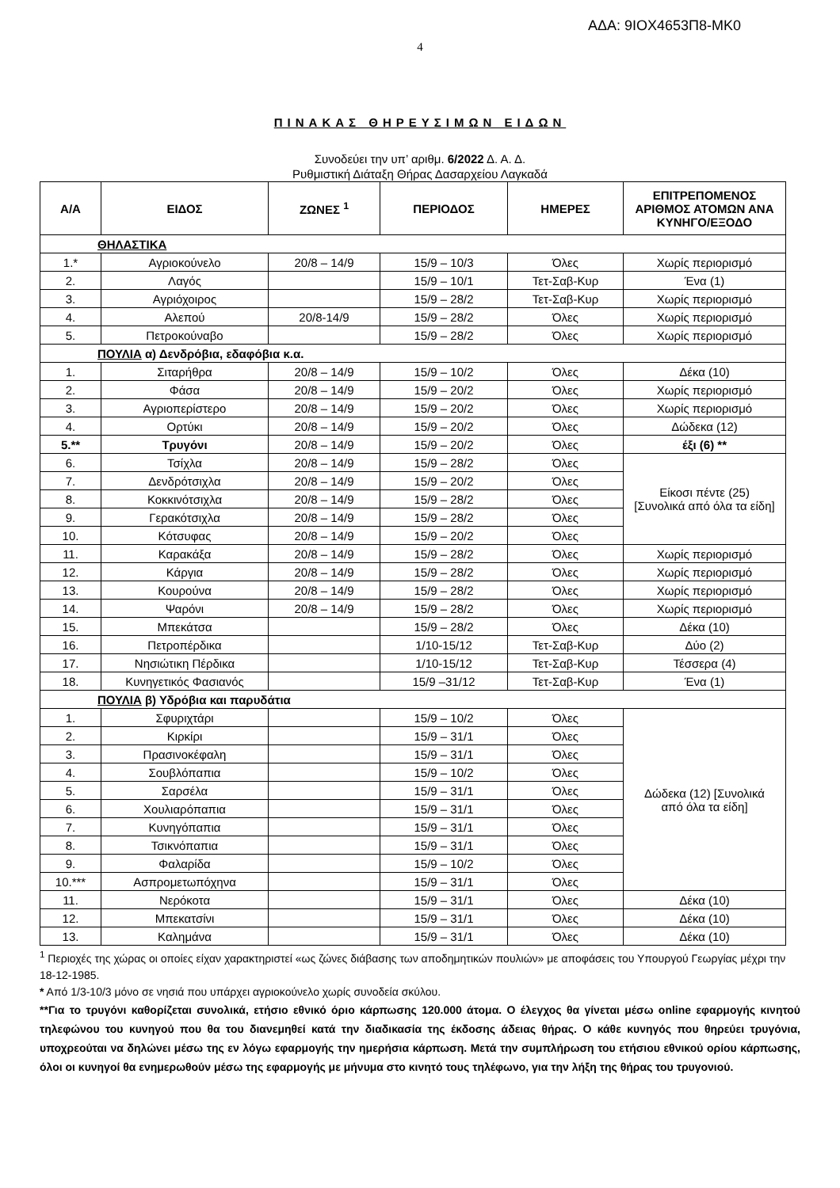ΑΔΑ: 9ΙΟΧ4653Π8-ΜΚ0
4
ΠΙΝΑΚΑΣ ΘΗΡΕΥΣΙΜΩΝ ΕΙΔΩΝ
Συνοδεύει την υπ’ αριθμ. 6/2022 Δ. Α. Δ.
Ρυθμιστική Διάταξη Θήρας Δασαρχείου Λαγκαδά
| Α/Α | ΕΙΔΟΣ | ΖΩΝΕΣ <sup>1</sup> | ΠΕΡΙΟΔΟΣ | ΗΜΕΡΕΣ | ΕΠΙΤΡΕΠΟΜΕΝΟΣ ΑΡΙΘΜΟΣ ΑΤΟΜΩΝ ΑΝΑ ΚΥΝΗΓΟ/ΕΞΟΔΟ |
| --- | --- | --- | --- | --- | --- |
| ΘΗΛΑΣΤΙΚΑ | | | | | |
| 1.* | Αγριοκούνελο | 20/8 – 14/9 | 15/9 – 10/3 | Όλες | Χωρίς περιορισμό |
| 2. | Λαγός | | 15/9 – 10/1 | Τετ-Σαβ-Κυρ | Ένα (1) |
| 3. | Αγριόχοιρος | | 15/9 – 28/2 | Τετ-Σαβ-Κυρ | Χωρίς περιορισμό |
| 4. | Αλεπού | 20/8-14/9 | 15/9 – 28/2 | Όλες | Χωρίς περιορισμό |
| 5. | Πετροκούναβο | | 15/9 – 28/2 | Όλες | Χωρίς περιορισμό |
| ΠΟΥΛΙΑ α) Δενδρόβια, εδαφόβια κ.α. | | | | | |
| 1. | Σιταρήθρα | 20/8 – 14/9 | 15/9 – 10/2 | Όλες | Δέκα (10) |
| 2. | Φάσα | 20/8 – 14/9 | 15/9 – 20/2 | Όλες | Χωρίς περιορισμό |
| 3. | Αγριοπερίστερο | 20/8 – 14/9 | 15/9 – 20/2 | Όλες | Χωρίς περιορισμό |
| 4. | Ορτύκι | 20/8 – 14/9 | 15/9 – 20/2 | Όλες | Δώδεκα (12) |
| 5.** | Τρυγόνι | 20/8 – 14/9 | 15/9 – 20/2 | Όλες | έξι (6) ** |
| 6. | Τσίχλα | 20/8 – 14/9 | 15/9 – 28/2 | Όλες | Είκοσι πέντε (25) [Συνολικά από όλα τα είδη] |
| 7. | Δενδρότσιχλα | 20/8 – 14/9 | 15/9 – 20/2 | Όλες | |
| 8. | Κοκκινότσιχλα | 20/8 – 14/9 | 15/9 – 28/2 | Όλες | |
| 9. | Γερακότσιχλα | 20/8 – 14/9 | 15/9 – 28/2 | Όλες | |
| 10. | Κότσυφας | 20/8 – 14/9 | 15/9 – 20/2 | Όλες | |
| 11. | Καρακάξα | 20/8 – 14/9 | 15/9 – 28/2 | Όλες | Χωρίς περιορισμό |
| 12. | Κάργια | 20/8 – 14/9 | 15/9 – 28/2 | Όλες | Χωρίς περιορισμό |
| 13. | Κουρούνα | 20/8 – 14/9 | 15/9 – 28/2 | Όλες | Χωρίς περιορισμό |
| 14. | Ψαρόνι | 20/8 – 14/9 | 15/9 – 28/2 | Όλες | Χωρίς περιορισμό |
| 15. | Μπεκάτσα | | 15/9 – 28/2 | Όλες | Δέκα (10) |
| 16. | Πετροπέρδικα | | 1/10-15/12 | Τετ-Σαβ-Κυρ | Δύο (2) |
| 17. | Νησιώτικη Πέρδικα | | 1/10-15/12 | Τετ-Σαβ-Κυρ | Τέσσερα (4) |
| 18. | Κυνηγετικός Φασιανός | | 15/9 –31/12 | Τετ-Σαβ-Κυρ | Ένα (1) |
| ΠΟΥΛΙΑ β) Υδρόβια και παρυδάτια | | | | | |
| 1. | Σφυριχτάρι | | 15/9 – 10/2 | Όλες | Δώδεκα (12) [Συνολικά από όλα τα είδη] |
| 2. | Κιρκίρι | | 15/9 – 31/1 | Όλες | |
| 3. | Πρασινοκέφαλη | | 15/9 – 31/1 | Όλες | |
| 4. | Σουβλόπαπια | | 15/9 – 10/2 | Όλες | |
| 5. | Σαρσέλα | | 15/9 – 31/1 | Όλες | |
| 6. | Χουλιαρόπαπια | | 15/9 – 31/1 | Όλες | |
| 7. | Κυνηγόπαπια | | 15/9 – 31/1 | Όλες | |
| 8. | Τσικνόπαπια | | 15/9 – 31/1 | Όλες | |
| 9. | Φαλαρίδα | | 15/9 – 10/2 | Όλες | |
| 10.*** | Ασπρομετωπόχηνα | | 15/9 – 31/1 | Όλες | |
| 11. | Νερόκοτα | | 15/9 – 31/1 | Όλες | Δέκα (10) |
| 12. | Μπεκατσίνι | | 15/9 – 31/1 | Όλες | Δέκα (10) |
| 13. | Καλημάνα | | 15/9 – 31/1 | Όλες | Δέκα (10) |
<sup>1</sup> Περιοχές της χώρας οι οποίες είχαν χαρακτηριστεί «ως ζώνες διάβασης των αποδημητικών πουλιών» με αποφάσεις του Υπουργού Γεωργίας μέχρι την 18-12-1985.
* Από 1/3-10/3 μόνο σε νησιά που υπάρχει αγριοκούνελο χωρίς συνοδεία σκύλου.
**Για το τρυγόνι καθορίζεται συνολικά, ετήσιο εθνικό όριο κάρπωσης 120.000 άτομα. Ο έλεγχος θα γίνεται μέσω online εφαρμογής κινητού τηλεφώνου του κυνηγού που θα του διανεμηθεί κατά την διαδικασία της έκδοσης άδειας θήρας. Ο κάθε κυνηγός που θηρεύει τρυγόνια, υποχρεούται να δηλώνει μέσω της εν λόγω εφαρμογής την ημερήσια κάρπωση. Μετά την συμπλήρωση του ετήσιου εθνικού ορίου κάρπωσης, όλοι οι κυνηγοί θα ενημερωθούν μέσω της εφαρμογής με μήνυμα στο κινητό τους τηλέφωνο, για την λήξη της θήρας του τρυγονιού.